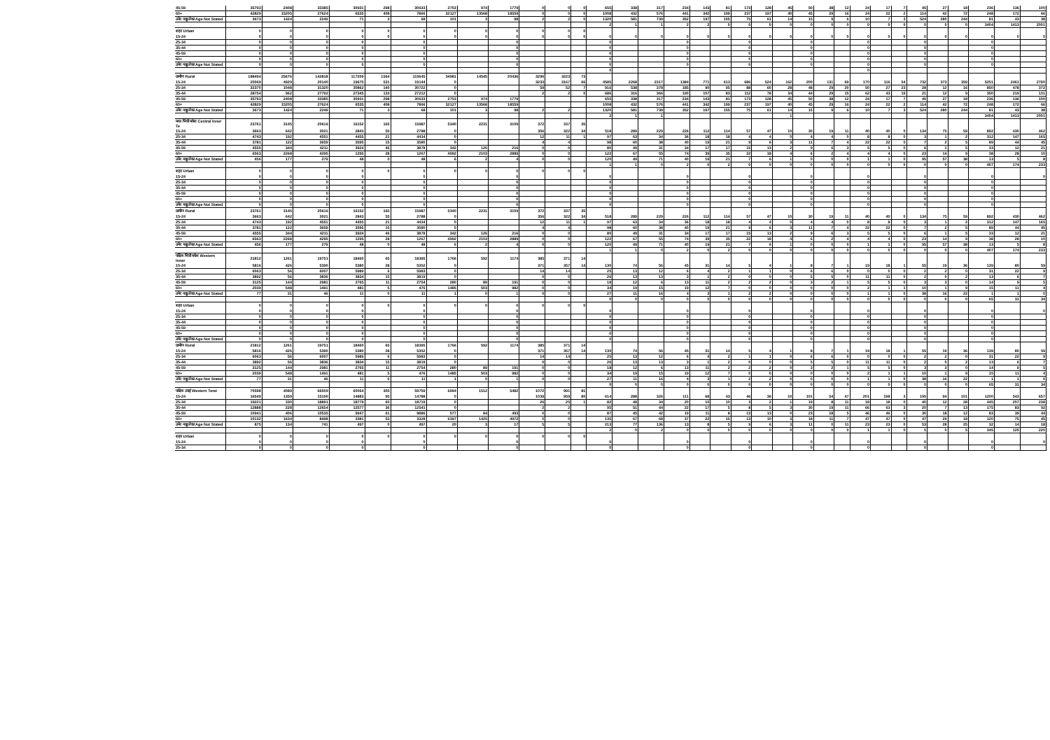| 45-59 | 35793 | 2408 | 33385 | 30931 | 298 | 30633 | 2753 | 974 | 1779 | 0 | 0 | 0 | 655 | 338 | 317 | 234 | 143 | 81 | 173 | 128 | 45 | 50 | 38 | 12 | 24 | 17 | 7 | 45 | 27 | 18 | 236 | 136 | 100 |
| 60+ | 42829 | 15205 | 27624 | 6535 | 408 | 7866 | 32127 | 13568 | 18559 | 0 | 0 | 0 | 1008 | 432 | 576 | 441 | 342 | 199 | 237 | 197 | 40 | 45 | 29 | 16 | 24 | 22 | 2 | 114 | 42 | 72 | 248 | 172 | 66 |
| उमेर नखुलेका Age Not Stated | 3673 | 1424 | 2249 | 71 | 3 | 68 | 101 | 3 | 98 | 2 | 2 | 0 | 1320 | 581 | 739 | 352 | 197 | 155 | 75 | 61 | 14 | 15 | 9 | 6 | 10 | 7 | 3 | 524 | 280 | 244 | 81 | 43 | 38 |
| | | | | | | | | | | | | | 2 | 1 | 1 | 2 | 2 | 0 | 0 | 0 | 0 | 0 | 0 | 0 | 0 | 0 | 0 | 0 | 0 | 0 | 3404 | 1413 | 2001 |
| शहर Urban | 0 | 0 | 0 | 0 | 0 | 0 | 0 | 0 | 0 | 0 | 0 | 0 | | | | | | | | | | | | | | | | | | | | | |
| 15-24 | 0 | 0 | 0 | 0 | 0 | 0 | 0 | 0 | 0 | 0 | 0 | 0 | 0 | 0 | 0 | 0 | 0 | 0 | 0 | 0 | 0 | 0 | 0 | 0 | 0 | 0 | 0 | 0 | 0 | 0 | 0 | 0 | 0 |
| 25-34 | 0 | 0 | 0 | 0 | | 0 | | | 0 | | | | 0 | | | 0 | | | 0 | | | 0 | | | 0 | | | 0 | | | 0 | | |
| 35-44 | 0 | 0 | 0 | 0 | | 0 | | | 0 | | | | 0 | | | 0 | | | 0 | | | 0 | | | 0 | | | 0 | | | 0 | | |
| 45-59 | 0 | 0 | 0 | 0 | | 0 | | | 0 | | | | 0 | | | 0 | | | 0 | | | 0 | | | 0 | | | 0 | | | 0 | | |
| 60+ | 0 | 0 | 0 | 0 | | 0 | | | 0 | | | | 0 | | | 0 | | | 0 | | | 0 | | | 0 | | | 0 | | | 0 | | |
| उमेर नखुलेका Age Not Stated | 0 | 0 | 0 | 0 | | 0 | | | 0 | | | | 0 | | | 0 | | | 0 | | | 0 | | | 0 | | | 0 | | | 0 | | |
| | | | | | | | | | | | | | 0 | | | | | | | | | | | | 0 | | | | | | | | |
| ग्रामीण Rural | 188494 | 25676 | 142818 | 117209 | 1564 | 115645 | 34981 | 14545 | 20436 | 3296 | 3223 | 73 | | | | | | | | | | | | | | | | | | | | | |
| 15-24 | 25069 | 4929 | 20140 | 19675 | 531 | 19144 | 0 | | | 3233 | 3167 | 66 | 4585 | 2268 | 2317 | 1384 | 771 | 613 | 686 | 524 | 162 | 200 | 131 | 69 | 170 | 116 | 54 | 732 | 373 | 359 | 5251 | 2461 | 2790 |
| 25-34 | 32370 | 1048 | 31320 | 30862 | 140 | 30722 | 0 | | | 59 | 52 | 7 | 916 | 538 | 378 | 185 | 90 | 95 | 88 | 60 | 28 | 48 | 29 | 20 | 50 | 27 | 23 | 28 | 12 | 16 | 850 | 478 | 372 |
| 35-44 | 28754 | 962 | 27792 | 27345 | 133 | 27212 | 0 | | | 2 | 2 | 0 | 686 | 316 | 366 | 190 | 107 | 83 | 112 | 78 | 34 | 44 | 29 | 15 | 62 | 43 | 19 | 21 | 12 | 9 | 350 | 219 | 131 |
| 45-59 | 35793 | 2408 | 33385 | 30931 | 298 | 30633 | 2753 | 974 | 1779 | | | | 655 | 338 | 317 | 234 | 143 | 81 | 173 | 128 | 45 | 50 | 38 | 12 | 24 | 17 | 7 | 45 | 27 | 18 | 236 | 136 | 100 |
| 60+ | 42829 | 15205 | 27624 | 6535 | 408 | 7866 | 32127 | 13568 | 18559 | | | | 1008 | 432 | 576 | 441 | 342 | 199 | 237 | 197 | 40 | 45 | 29 | 16 | 24 | 22 | 2 | 114 | 42 | 72 | 248 | 172 | 66 |
| उमेर नखुलेका Age Not Stated | 3673 | 1424 | 2249 | 71 | 3 | 68 | 101 | 3 | 98 | 2 | 2 | | 1320 | 581 | 739 | 352 | 197 | 155 | 75 | 61 | 14 | 15 | 9 | 6 | 10 | 7 | 3 | 524 | 280 | 244 | 81 | 43 | 38 |
| | | | | | | | | | | | | | 2 | 1 | 1 | | | | | | 1 | | | | | | | | | | 3404 | 1413 | 2001 |
| मध्य भित्री मधेश Central Inner Te | 23761 | 3145 | 20616 | 16152 | 165 | 15987 | 5340 | 2231 | 3109 | 372 | 337 | 35 | | | | | | | | | | | | | | | | | | | | | |
| 15-24 | 3663 | 642 | 3021 | 2843 | 55 | 2788 | 0 | | | 356 | 322 | 34 | 518 | 289 | 229 | 226 | 112 | 114 | 57 | 47 | 10 | 30 | 19 | 11 | 40 | 40 | 0 | 134 | 75 | 59 | 892 | 430 | 462 |
| 25-34 | 4743 | 192 | 4551 | 4455 | 21 | 4434 | 0 | | | 12 | 11 | 1 | 97 | 63 | 34 | 36 | 18 | 18 | 4 | 4 | 0 | 4 | 4 | 0 | 8 | 8 | 0 | 3 | 1 | 2 | 312 | 147 | 165 |
| 35-44 | 3781 | 122 | 3659 | 3595 | 15 | 3580 | 0 | | | 4 | 4 | | 98 | 60 | 38 | 40 | 19 | 21 | 9 | 6 | 3 | 11 | 7 | 4 | 22 | 22 | 0 | 7 | 2 | 5 | 89 | 44 | 45 |
| 45-59 | 4555 | 344 | 4211 | 3924 | 46 | 3878 | 342 | 126 | 216 | 0 | 0 | | 80 | 49 | 31 | 34 | 17 | 17 | 15 | 13 | 2 | 9 | 6 | 3 | 5 | 5 | 0 | 6 | 1 | 5 | 33 | 12 | 21 |
| 60+ | 6563 | 2268 | 4295 | 1295 | 28 | 1267 | 4992 | 2103 | 2889 | 0 | 0 | | 122 | 67 | 55 | 74 | 39 | 35 | 22 | 18 | 4 | 6 | 2 | 4 | 4 | 4 | 0 | 23 | 14 | 9 | 38 | 28 | 10 |
| उमेर नखुलेका Age Not Stated | 456 | 177 | 279 | 48 | 0 | 48 | 6 | 2 | 4 | 0 | 0 | | 120 | 49 | 71 | 40 | 19 | 21 | 7 | 6 | 1 | 0 | 0 | 0 | 1 | 1 | 0 | 95 | 57 | 38 | 13 | 5 | 8 |
| | | | | | | | | | | | | | 1 | 1 | 0 | 2 | 0 | 2 | 0 | 0 | 0 | 0 | 0 | 0 | 0 | 0 | 0 | 0 | 0 | 0 | 407 | 174 | 233 |
| शहर Urban | 0 | 0 | 0 | 0 | 0 | 0 | 0 | 0 | 0 | 0 | 0 | 0 | | | | | | | | | | | | | | | | | | | | | |
| 15-24 | 0 | 0 | 0 | 0 | | 0 | | | 0 | | | | 0 | | | 0 | | | 0 | | | 0 | | | 0 | | | 0 | | | 0 | | 0 |
| 25-34 | 0 | 0 | 0 | 0 | | 0 | | | 0 | | | | 0 | | | 0 | | | 0 | | | 0 | | | 0 | | | 0 | | | 0 | | |
| 35-44 | 0 | 0 | 0 | 0 | | 0 | | | 0 | | | | 0 | | | 0 | | | 0 | | | 0 | | | 0 | | | 0 | | | 0 | | |
| 45-59 | 0 | 0 | 0 | 0 | | 0 | | | 0 | | | | 0 | | | 0 | | | 0 | | | 0 | | | 0 | | | 0 | | | 0 | | |
| 60+ | 0 | 0 | 0 | 0 | | 0 | | | 0 | | | | 0 | | | 0 | | | 0 | | | 0 | | | 0 | | | 0 | | | 0 | | |
| उमेर नखुलेका Age Not Stated | 0 | 0 | 0 | 0 | | 0 | | | 0 | | | | 0 | | | 0 | | | 0 | | | 0 | | | 0 | | | 0 | | | 0 | | |
| ग्रामीण Rural | 23761 | 3145 | 20616 | 16152 | 165 | 15987 | 5340 | 2231 | 3109 | 372 | 337 | 35 | | | | | | | | | | | | | | | | | | | | | |
| 15-24 | 3663 | 642 | 3021 | 2843 | 55 | 2788 | 0 | | | 356 | 322 | 34 | 518 | 289 | 229 | 226 | 112 | 114 | 57 | 47 | 10 | 30 | 19 | 11 | 40 | 40 | 0 | 134 | 75 | 59 | 892 | 430 | 462 |
| 25-34 | 4743 | 192 | 4551 | 4455 | 21 | 4434 | 0 | | | 12 | 11 | 1 | 97 | 63 | 34 | 36 | 18 | 18 | 4 | 4 | 0 | 4 | 4 | 0 | 8 | 8 | 0 | 3 | 1 | 2 | 312 | 147 | 165 |
| 35-44 | 3781 | 122 | 3659 | 3595 | 15 | 3580 | 0 | | | 4 | 4 | | 98 | 60 | 38 | 40 | 19 | 21 | 9 | 6 | 3 | 11 | 7 | 4 | 22 | 22 | 0 | 7 | 2 | 5 | 89 | 44 | 45 |
| 45-59 | 4555 | 344 | 4211 | 3924 | 46 | 3878 | 342 | 126 | 216 | 0 | 0 | | 80 | 49 | 31 | 34 | 17 | 17 | 15 | 13 | 2 | 9 | 6 | 3 | 5 | 5 | 0 | 6 | 1 | 5 | 33 | 12 | 21 |
| 60+ | 6563 | 2268 | 4295 | 1295 | 28 | 1267 | 4992 | 2103 | 2889 | 0 | 0 | | 122 | 67 | 55 | 74 | 39 | 35 | 22 | 18 | 4 | 6 | 2 | 4 | 4 | 4 | 0 | 23 | 14 | 9 | 38 | 28 | 10 |
| उमेर नखुलेका Age Not Stated | 456 | 177 | 279 | 48 | 0 | 48 | 6 | 2 | 4 | 0 | 0 | | 120 | 49 | 71 | 40 | 19 | 21 | 7 | 6 | 1 | 0 | 0 | 0 | 1 | 1 | 0 | 95 | 57 | 38 | 13 | 5 | 8 |
| | | | | | | | | | | | | | 1 | 1 | 0 | 2 | 0 | 2 | 0 | 0 | 0 | 0 | 0 | 0 | 0 | 0 | 0 | 0 | 0 | 0 | 407 | 174 | 233 |
| पश्चिम भित्री मधेश Western Inner | 21812 | 1261 | 19751 | 18460 | 65 | 18395 | 1766 | 592 | 1174 | 385 | 371 | 14 | | | | | | | | | | | | | | | | | | | | | |
| 15-24 | 5816 | 426 | 5390 | 5380 | 28 | 5352 | 0 | | | 371 | 357 | 14 | 130 | 74 | 56 | 45 | 31 | 14 | 5 | 4 | 1 | 8 | 7 | 1 | 19 | 18 | 1 | 55 | 19 | 36 | 139 | 80 | 59 |
| 25-34 | 6063 | 56 | 6007 | 5989 | 6 | 5983 | 0 | | | 14 | 14 | | 25 | 13 | 12 | 6 | 4 | 2 | 1 | 1 | 0 | 6 | 6 | 0 | 0 | 0 | 0 | 2 | 2 | 0 | 31 | 22 | 9 |
| 35-44 | 3892 | 56 | 3836 | 3834 | 15 | 3819 | 0 | | | 0 | 0 | | 26 | 13 | 13 | 3 | 1 | 2 | 0 | 0 | 0 | 5 | 5 | 0 | 11 | 11 | 0 | 2 | 0 | 2 | 13 | 6 | 7 |
| 45-59 | 3125 | 144 | 2981 | 2765 | 11 | 2754 | 280 | 89 | 191 | 0 | 0 | | 18 | 12 | 6 | 13 | 11 | 2 | 2 | 2 | 0 | 3 | 2 | 1 | 5 | 5 | 0 | 3 | 3 | 0 | 14 | 9 | 5 |
| 60+ | 2039 | 548 | 1491 | 481 | 5 | 476 | 1485 | 503 | 982 | 0 | 0 | | 34 | 19 | 15 | 19 | 12 | 7 | 0 | 0 | 0 | 0 | 0 | 0 | 2 | 1 | 1 | 10 | 1 | 9 | 15 | 11 | 4 |
| उमेर नखुलेका Age Not Stated | 77 | 31 | 46 | 11 | 0 | 11 | 1 | 0 | 1 | 0 | 0 | | 27 | 11 | 16 | 4 | 3 | 1 | 2 | 2 | 0 | 0 | 0 | 0 | 1 | 1 | 0 | 38 | 16 | 22 | 1 | 1 | 0 |
| | | | | | | | | | | | | | 0 | 0 | 0 | 0 | 0 | 0 | 0 | 0 | 0 | 0 | 0 | 0 | 0 | 0 | 0 | 0 | 0 | 0 | 65 | 31 | 34 |
| शहर Urban | 0 | 0 | 0 | 0 | 0 | 0 | 0 | 0 | 0 | 0 | 0 | 0 | | | | | | | | | | | | | | | | | | | | | |
| 15-24 | 0 | 0 | 0 | 0 | | 0 | | | 0 | | | | 0 | | | 0 | | | 0 | | | 0 | | | 0 | | | 0 | | | 0 | | 0 |
| 25-34 | 0 | 0 | 0 | 0 | | 0 | | | 0 | | | | 0 | | | 0 | | | 0 | | | 0 | | | 0 | | | 0 | | | 0 | | |
| 35-44 | 0 | 0 | 0 | 0 | | 0 | | | 0 | | | | 0 | | | 0 | | | 0 | | | 0 | | | 0 | | | 0 | | | 0 | | |
| 45-59 | 0 | 0 | 0 | 0 | | 0 | | | 0 | | | | 0 | | | 0 | | | 0 | | | 0 | | | 0 | | | 0 | | | 0 | | |
| 60+ | 0 | 0 | 0 | 0 | | 0 | | | 0 | | | | 0 | | | 0 | | | 0 | | | 0 | | | 0 | | | 0 | | | 0 | | |
| उमेर नखुलेका Age Not Stated | 0 | 0 | 0 | 0 | | 0 | | | 0 | | | | 0 | | | 0 | | | 0 | | | 0 | | | 0 | | | 0 | | | 0 | | |
| ग्रामीण Rural | 21812 | 1261 | 19751 | 18460 | 65 | 18395 | 1766 | 592 | 1174 | 385 | 371 | 14 | | | | | | | | | | | | | | | | | | | | | |
| 15-24 | 5816 | 426 | 5390 | 5380 | 28 | 5352 | 0 | | | 371 | 357 | 14 | 130 | 74 | 56 | 45 | 31 | 14 | 5 | 4 | 1 | 8 | 7 | 1 | 19 | 18 | 1 | 55 | 19 | 36 | 139 | 80 | 59 |
| 25-34 | 6063 | 56 | 6007 | 5989 | 6 | 5983 | 0 | | | 14 | 14 | | 25 | 13 | 12 | 6 | 4 | 2 | 1 | 1 | 0 | 6 | 6 | 0 | 0 | 0 | 0 | 2 | 2 | 0 | 31 | 22 | 9 |
| 35-44 | 3892 | 56 | 3836 | 3834 | 15 | 3819 | 0 | | | 0 | 0 | | 26 | 13 | 13 | 3 | 1 | 2 | 0 | 0 | 0 | 5 | 5 | 0 | 11 | 11 | 0 | 2 | 0 | 2 | 13 | 6 | 7 |
| 45-59 | 3125 | 144 | 2981 | 2765 | 11 | 2754 | 280 | 89 | 191 | 0 | 0 | | 18 | 12 | 6 | 13 | 11 | 2 | 2 | 2 | 0 | 3 | 2 | 1 | 5 | 5 | 0 | 3 | 3 | 0 | 14 | 9 | 5 |
| 60+ | 2039 | 548 | 1491 | 481 | 5 | 476 | 1485 | 503 | 982 | 0 | 0 | | 34 | 19 | 15 | 19 | 12 | 7 | 0 | 0 | 0 | 0 | 0 | 0 | 2 | 1 | 1 | 10 | 1 | 9 | 15 | 11 | 4 |
| उमेर नखुलेका Age Not Stated | 77 | 31 | 46 | 11 | 0 | 11 | 1 | 0 | 1 | 0 | 0 | | 27 | 11 | 16 | 4 | 3 | 1 | 2 | 2 | 0 | 0 | 0 | 0 | 1 | 1 | 0 | 38 | 16 | 22 | 1 | 1 | 0 |
| | | | | | | | | | | | | | 0 | 0 | 0 | 0 | 0 | 0 | 0 | 0 | 0 | 0 | 0 | 0 | 0 | 0 | 0 | 0 | 0 | 0 | 65 | 31 | 34 |
| पश्चिम तराई Western Terai | 70598 | 4089 | 66509 | 60064 | 305 | 59759 | 6994 | 1512 | 5482 | 1072 | 991 | 81 | | | | | | | | | | | | | | | | | | | | | |
| 15-24 | 16549 | 1359 | 15190 | 14883 | 95 | 14788 | 0 | | | 1039 | 959 | 80 | 614 | 288 | 326 | 111 | 68 | 43 | 46 | 36 | 10 | 101 | 54 | 47 | 201 | 198 | 3 | 195 | 94 | 101 | 1200 | 543 | 657 |
| 25-34 | 19221 | 330 | 18891 | 18779 | 60 | 18719 | 0 | | | 26 | 25 | 1 | 82 | 48 | 34 | 20 | 10 | 10 | 3 | 2 | 1 | 19 | 8 | 11 | 18 | 18 | 0 | 40 | 12 | 28 | 445 | 207 | 238 |
| 35-44 | 12888 | 228 | 12654 | 12577 | 36 | 12541 | 0 | | | 2 | 2 | | 95 | 51 | 44 | 22 | 17 | 5 | 8 | 5 | 3 | 30 | 19 | 11 | 66 | 63 | 3 | 20 | 7 | 13 | 175 | 83 | 92 |
| 45-59 | 10941 | 406 | 10535 | 9947 | 61 | 9886 | 577 | 84 | 493 | 0 | 0 | | 87 | 45 | 42 | 19 | 11 | 8 | 13 | 13 | 0 | 23 | 18 | 5 | 46 | 46 | 0 | 30 | 18 | 12 | 83 | 39 | 44 |
| 60+ | 10132 | 1634 | 8498 | 3381 | 53 | 3328 | 6397 | 1425 | 4972 | 0 | 0 | | 135 | 67 | 68 | 37 | 22 | 15 | 13 | 10 | 3 | 18 | 11 | 7 | 47 | 47 | 0 | 47 | 29 | 18 | 120 | 75 | 45 |
| उमेर नखुलेका Age Not Stated | 875 | 134 | 741 | 497 | 0 | 497 | 20 | 3 | 17 | 5 | 5 | | 213 | 77 | 136 | 13 | 8 | 5 | 9 | 6 | 3 | 11 | 0 | 11 | 23 | 23 | 0 | 53 | 28 | 25 | 32 | 14 | 18 |
| | | | | | | | | | | | | | 2 | 0 | 2 | 0 | 0 | 0 | 0 | 0 | 0 | 0 | 0 | 0 | 1 | 1 | 0 | 5 | 0 | 5 | 345 | 125 | 220 |
| शहर Urban | 0 | 0 | 0 | 0 | 0 | 0 | 0 | 0 | 0 | 0 | 0 | 0 | | | | | | | | | | | | | | | | | | | | | |
| 15-24 | 0 | 0 | 0 | 0 | | 0 | | | 0 | | | | 0 | | | 0 | | | 0 | | | 0 | | | 0 | | | 0 | | | 0 | | 0 |
| 25-34 | 0 | 0 | 0 | 0 | | 0 | | | 0 | | | | 0 | | | 0 | | | 0 | | | 0 | | | 0 | | | 0 | | | 0 | | |